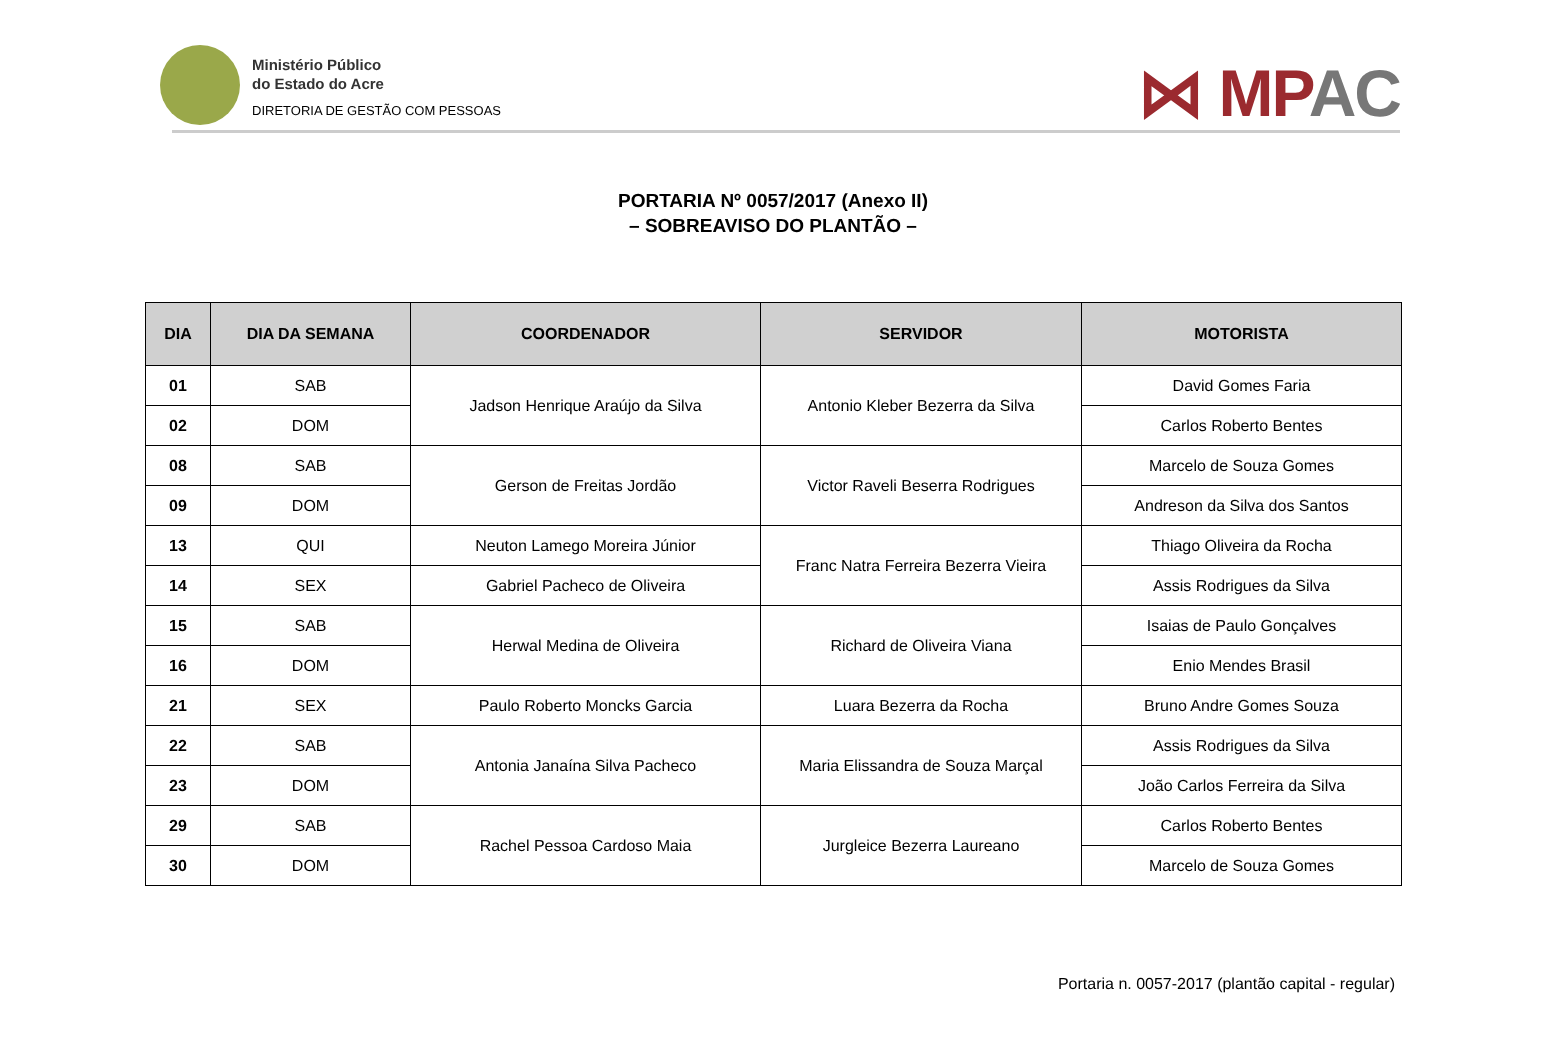Ministério Público
do Estado do Acre
DIRETORIA DE GESTÃO COM PESSOAS
⋈ MPAC
PORTARIA Nº 0057/2017 (Anexo II)
– SOBREAVISO DO PLANTÃO –
| DIA | DIA DA SEMANA | COORDENADOR | SERVIDOR | MOTORISTA |
| --- | --- | --- | --- | --- |
| 01 | SAB | Jadson Henrique Araújo da Silva | Antonio Kleber Bezerra da Silva | David Gomes Faria |
| 02 | DOM | | | Carlos Roberto Bentes |
| 08 | SAB | Gerson de Freitas Jordão | Victor Raveli Beserra Rodrigues | Marcelo de Souza Gomes |
| 09 | DOM | | | Andreson da Silva dos Santos |
| 13 | QUI | Neuton Lamego Moreira Júnior | Franc Natra Ferreira Bezerra Vieira | Thiago Oliveira da Rocha |
| 14 | SEX | Gabriel Pacheco de Oliveira | | Assis Rodrigues da Silva |
| 15 | SAB | Herwal Medina de Oliveira | Richard de Oliveira Viana | Isaias de Paulo Gonçalves |
| 16 | DOM | | | Enio Mendes Brasil |
| 21 | SEX | Paulo Roberto Moncks Garcia | Luara Bezerra da Rocha | Bruno Andre Gomes Souza |
| 22 | SAB | Antonia Janaína Silva Pacheco | Maria Elissandra de Souza Marçal | Assis Rodrigues da Silva |
| 23 | DOM | | | João Carlos Ferreira da Silva |
| 29 | SAB | Rachel Pessoa Cardoso Maia | Jurgleice Bezerra Laureano | Carlos Roberto Bentes |
| 30 | DOM | | | Marcelo de Souza Gomes |
Portaria n. 0057-2017 (plantão capital - regular)